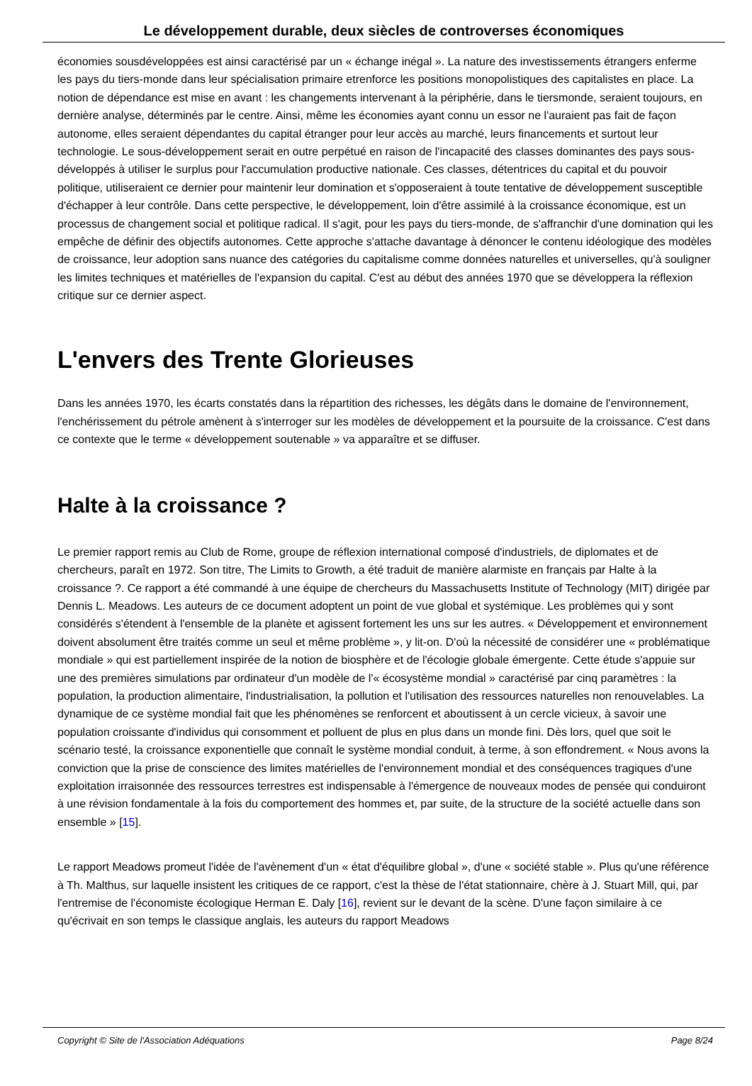Le développement durable, deux siècles de controverses économiques
économies sousdéveloppées est ainsi caractérisé par un « échange inégal ». La nature des investissements étrangers enferme les pays du tiers-monde dans leur spécialisation primaire etrenforce les positions monopolistiques des capitalistes en place. La notion de dépendance est mise en avant : les changements intervenant à la périphérie, dans le tiersmonde, seraient toujours, en dernière analyse, déterminés par le centre. Ainsi, même les économies ayant connu un essor ne l'auraient pas fait de façon autonome, elles seraient dépendantes du capital étranger pour leur accès au marché, leurs financements et surtout leur technologie. Le sous-développement serait en outre perpétué en raison de l'incapacité des classes dominantes des pays sous-développés à utiliser le surplus pour l'accumulation productive nationale. Ces classes, détentrices du capital et du pouvoir politique, utiliseraient ce dernier pour maintenir leur domination et s'opposeraient à toute tentative de développement susceptible d'échapper à leur contrôle. Dans cette perspective, le développement, loin d'être assimilé à la croissance économique, est un processus de changement social et politique radical. Il s'agit, pour les pays du tiers-monde, de s'affranchir d'une domination qui les empêche de définir des objectifs autonomes. Cette approche s'attache davantage à dénoncer le contenu idéologique des modèles de croissance, leur adoption sans nuance des catégories du capitalisme comme données naturelles et universelles, qu'à souligner les limites techniques et matérielles de l'expansion du capital. C'est au début des années 1970 que se développera la réflexion critique sur ce dernier aspect.
L'envers des Trente Glorieuses
Dans les années 1970, les écarts constatés dans la répartition des richesses, les dégâts dans le domaine de l'environnement, l'enchérissement du pétrole amènent à s'interroger sur les modèles de développement et la poursuite de la croissance. C'est dans ce contexte que le terme « développement soutenable » va apparaître et se diffuser.
Halte à la croissance ?
Le premier rapport remis au Club de Rome, groupe de réflexion international composé d'industriels, de diplomates et de chercheurs, paraît en 1972. Son titre, The Limits to Growth, a été traduit de manière alarmiste en français par Halte à la croissance ?. Ce rapport a été commandé à une équipe de chercheurs du Massachusetts Institute of Technology (MIT) dirigée par Dennis L. Meadows. Les auteurs de ce document adoptent un point de vue global et systémique. Les problèmes qui y sont considérés s'étendent à l'ensemble de la planète et agissent fortement les uns sur les autres. « Développement et environnement doivent absolument être traités comme un seul et même problème », y lit-on. D'où la nécessité de considérer une « problématique mondiale » qui est partiellement inspirée de la notion de biosphère et de l'écologie globale émergente. Cette étude s'appuie sur une des premières simulations par ordinateur d'un modèle de l'« écosystème mondial » caractérisé par cinq paramètres : la population, la production alimentaire, l'industrialisation, la pollution et l'utilisation des ressources naturelles non renouvelables. La dynamique de ce système mondial fait que les phénomènes se renforcent et aboutissent à un cercle vicieux, à savoir une population croissante d'individus qui consomment et polluent de plus en plus dans un monde fini. Dès lors, quel que soit le scénario testé, la croissance exponentielle que connaît le système mondial conduit, à terme, à son effondrement. « Nous avons la conviction que la prise de conscience des limites matérielles de l'environnement mondial et des conséquences tragiques d'une exploitation irraisonnée des ressources terrestres est indispensable à l'émergence de nouveaux modes de pensée qui conduiront à une révision fondamentale à la fois du comportement des hommes et, par suite, de la structure de la société actuelle dans son ensemble » [15].
Le rapport Meadows promeut l'idée de l'avènement d'un « état d'équilibre global », d'une « société stable ». Plus qu'une référence à Th. Malthus, sur laquelle insistent les critiques de ce rapport, c'est la thèse de l'état stationnaire, chère à J. Stuart Mill, qui, par l'entremise de l'économiste écologique Herman E. Daly [16], revient sur le devant de la scène. D'une façon similaire à ce qu'écrivait en son temps le classique anglais, les auteurs du rapport Meadows
Copyright © Site de l'Association Adéquations Page 8/24